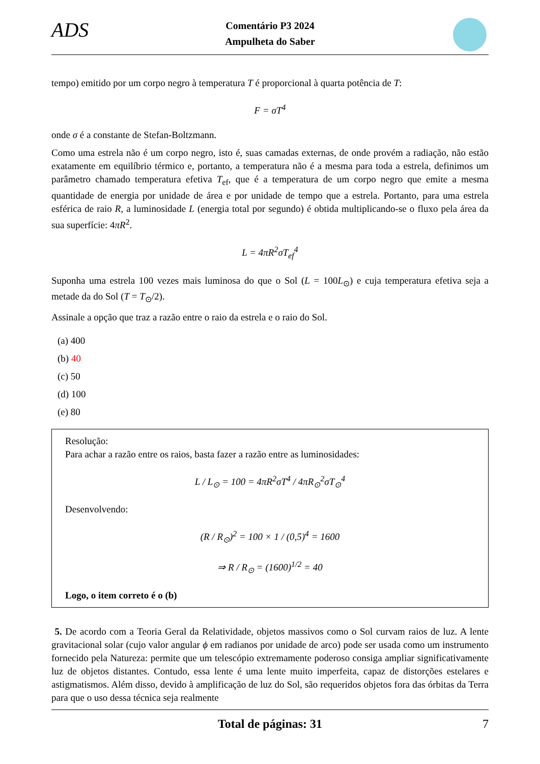ADS
Comentário P3 2024
Ampulheta do Saber
tempo) emitido por um corpo negro à temperatura T é proporcional à quarta potência de T:
F = σT<sup>4</sup>
onde σ é a constante de Stefan-Boltzmann.
Como uma estrela não é um corpo negro, isto é, suas camadas externas, de onde provém a radiação, não estão exatamente em equilíbrio térmico e, portanto, a temperatura não é a mesma para toda a estrela, definimos um parâmetro chamado temperatura efetiva T<sub>ef</sub>, que é a temperatura de um corpo negro que emite a mesma quantidade de energia por unidade de área e por unidade de tempo que a estrela. Portanto, para uma estrela esférica de raio R, a luminosidade L (energia total por segundo) é obtida multiplicando-se o fluxo pela área da sua superfície: 4πR<sup>2</sup>.
L = 4πR<sup>2</sup>σT<sub>ef</sub><sup>4</sup>
Suponha uma estrela 100 vezes mais luminosa do que o Sol (L = 100L<sub>⊙</sub>) e cuja temperatura efetiva seja a metade da do Sol (T = T<sub>⊙</sub>/2).
Assinale a opção que traz a razão entre o raio da estrela e o raio do Sol.
(a) 400
(b) 40
(c) 50
(d) 100
(e) 80
Resolução:
Para achar a razão entre os raios, basta fazer a razão entre as luminosidades:
L / L<sub>⊙</sub> = 100 = 4πR<sup>2</sup>σT<sup>4</sup> / 4πR<sub>⊙</sub><sup>2</sup>σT<sub>⊙</sub><sup>4</sup>
Desenvolvendo:
(R / R<sub>⊙</sub>)<sup>2</sup> = 100 × 1 / (0,5)<sup>4</sup> = 1600
⇒ R / R<sub>⊙</sub> = (1600)<sup>1/2</sup> = 40
Logo, o item correto é o (b)
5. De acordo com a Teoria Geral da Relatividade, objetos massivos como o Sol curvam raios de luz. A lente gravitacional solar (cujo valor angular ϕ em radianos por unidade de arco) pode ser usada como um instrumento fornecido pela Natureza: permite que um telescópio extremamente poderoso consiga ampliar significativamente luz de objetos distantes. Contudo, essa lente é uma lente muito imperfeita, capaz de distorções estelares e astigmatismos. Além disso, devido à amplificação de luz do Sol, são requeridos objetos fora das órbitas da Terra para que o uso dessa técnica seja realmente
Total de páginas: 31 7